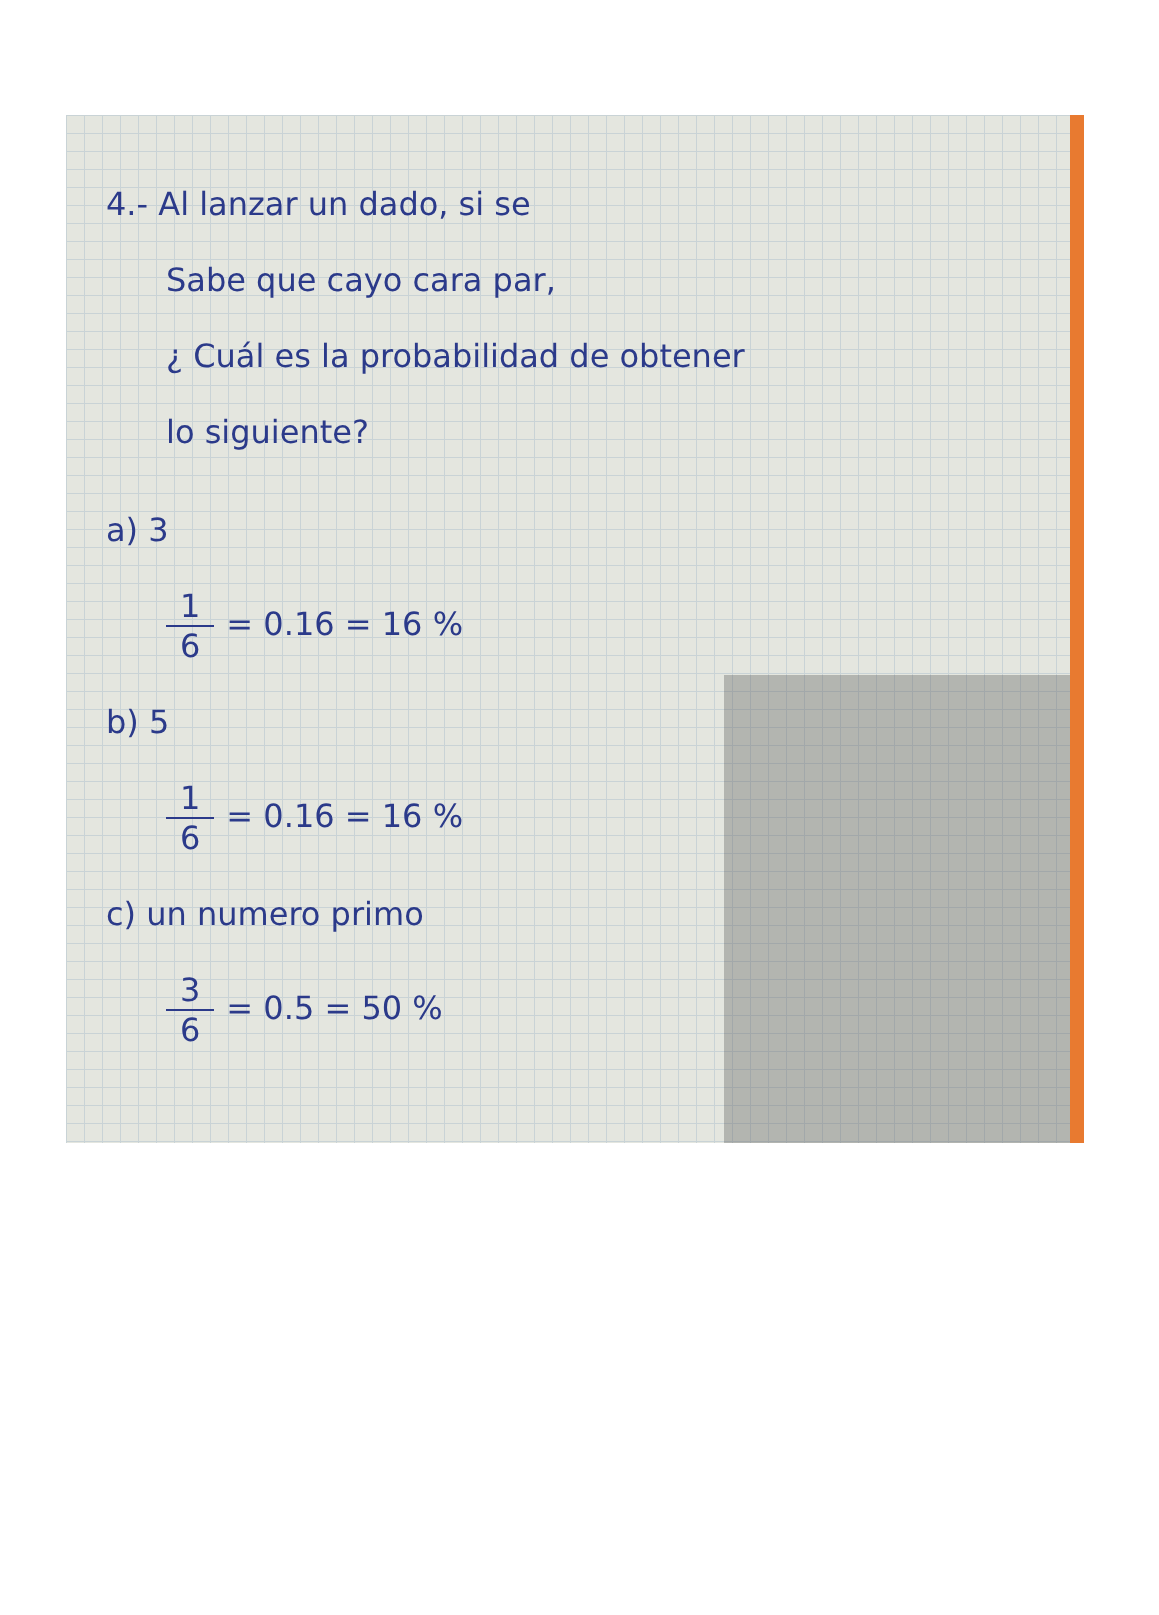4.- Al lanzar un dado, si se
Sabe que cayo cara par,
¿ Cuál es la probabilidad de obtener
lo siguiente?
a) 3
1 6 = 0.16 = 16 %
b) 5
1 6 = 0.16 = 16 %
c) un numero primo
3 6 = 0.5 = 50 %